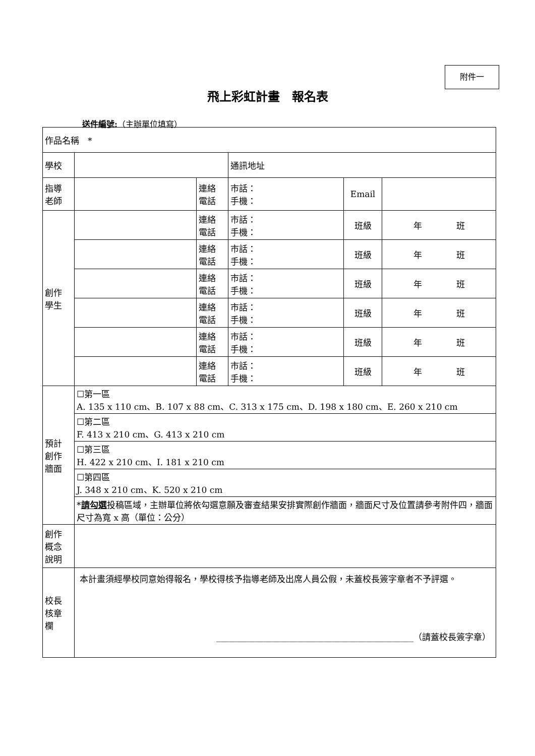附件一
飛上彩虹計畫　報名表
送件編號:（主辦單位填寫）
| 作品名稱 * | | | | | |
| 學校 | | | 通訊地址 | | |
| 指導 老師 | | 連絡 電話 | 市話： 手機： | Email | |
| 創作 學生 | | 連絡 電話 | 市話： 手機： | 班級 | 年 班 |
| | | 連絡 電話 | 市話： 手機： | 班級 | 年 班 |
| | | 連絡 電話 | 市話： 手機： | 班級 | 年 班 |
| | | 連絡 電話 | 市話： 手機： | 班級 | 年 班 |
| | | 連絡 電話 | 市話： 手機： | 班級 | 年 班 |
| | | 連絡 電話 | 市話： 手機： | 班級 | 年 班 |
| 預計 創作 牆面 | ☐第一區 A. 135 x 110 cm、B. 107 x 88 cm、C. 313 x 175 cm、D. 198 x 180 cm、E. 260 x 210 cm | | | | |
| | ☐第二區 F. 413 x 210 cm、G. 413 x 210 cm | | | | |
| | ☐第三區 H. 422 x 210 cm、I. 181 x 210 cm | | | | |
| | ☐第四區 J. 348 x 210 cm、K. 520 x 210 cm | | | | |
| | * 請勾選 投稿區域，主辦單位將依勾選意願及審查結果安排實際創作牆面，牆面尺寸及位置請參考附件四，牆面尺寸為寬 x 高（單位：公分） | | | | |
| 創作 概念 說明 | | | | | |
| 校長 核章 欄 | 本計畫須經學校同意始得報名，學校得核予指導老師及出席人員公假，未蓋校長簽字章者不予評選。 ______________________________________________（請蓋校長簽字章） | | | | |